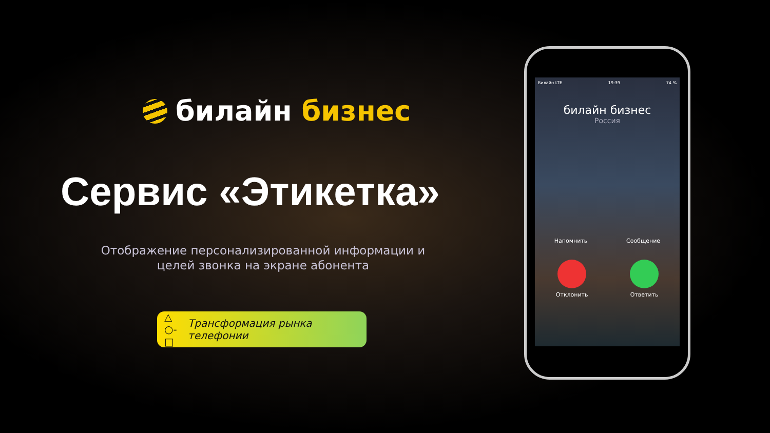билайн бизнес
Сервис «Этикетка»
Отображение персонализированной информации и
целей звонка на экране абонента
△
○-□ Трансформация рынка телефонии
Билайн LTE 19:39 74 %
билайн бизнес
Россия
Напомнить Сообщение
Отклонить Ответить